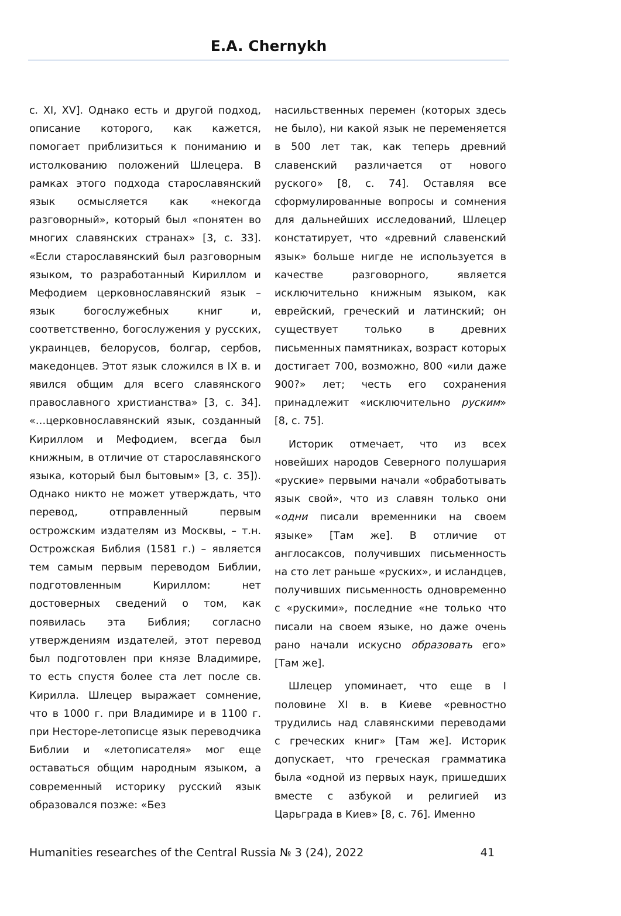E.A. Chernykh
с. XI, XV]. Однако есть и другой подход, описание которого, как кажется, помогает приблизиться к пониманию и истолкованию положений Шлецера. В рамках этого подхода старославянский язык осмысляется как «некогда разговорный», который был «понятен во многих славянских странах» [3, с. 33]. «Если старославянский был разговорным языком, то разработанный Кириллом и Мефодием церковнославянский язык – язык богослужебных книг и, соответственно, богослужения у русских, украинцев, белорусов, болгар, сербов, македонцев. Этот язык сложился в IX в. и явился общим для всего славянского православного христианства» [3, с. 34]. «…церковнославянский язык, созданный Кириллом и Мефодием, всегда был книжным, в отличие от старославянского языка, который был бытовым» [3, с. 35]). Однако никто не может утверждать, что перевод, отправленный первым острожским издателям из Москвы, – т.н. Острожская Библия (1581 г.) – является тем самым первым переводом Библии, подготовленным Кириллом: нет достоверных сведений о том, как появилась эта Библия; согласно утверждениям издателей, этот перевод был подготовлен при князе Владимире, то есть спустя более ста лет после св. Кирилла. Шлецер выражает сомнение, что в 1000 г. при Владимире и в 1100 г. при Несторе-летописце язык переводчика Библии и «летописателя» мог еще оставаться общим народным языком, а современный историку русский язык образовался позже: «Без
насильственных перемен (которых здесь не было), ни какой язык не переменяется в 500 лет так, как теперь древний славенский различается от нового руского» [8, с. 74]. Оставляя все сформулированные вопросы и сомнения для дальнейших исследований, Шлецер констатирует, что «древний славенский язык» больше нигде не используется в качестве разговорного, является исключительно книжным языком, как еврейский, греческий и латинский; он существует только в древних письменных памятниках, возраст которых достигает 700, возможно, 800 «или даже 900?» лет; честь его сохранения принадлежит «исключительно руским» [8, с. 75].
Историк отмечает, что из всех новейших народов Северного полушария «руские» первыми начали «обработывать язык свой», что из славян только они «одни писали временники на своем языке» [Там же]. В отличие от англосаксов, получивших письменность на сто лет раньше «руских», и исландцев, получивших письменность одновременно с «рускими», последние «не только что писали на своем языке, но даже очень рано начали искусно образовать его» [Там же].
Шлецер упоминает, что еще в I половине XI в. в Киеве «ревностно трудились над славянскими переводами с греческих книг» [Там же]. Историк допускает, что греческая грамматика была «одной из первых наук, пришедших вместе с азбукой и религией из Царьграда в Киев» [8, с. 76]. Именно
Humanities researches of the Central Russia № 3 (24), 2022 41